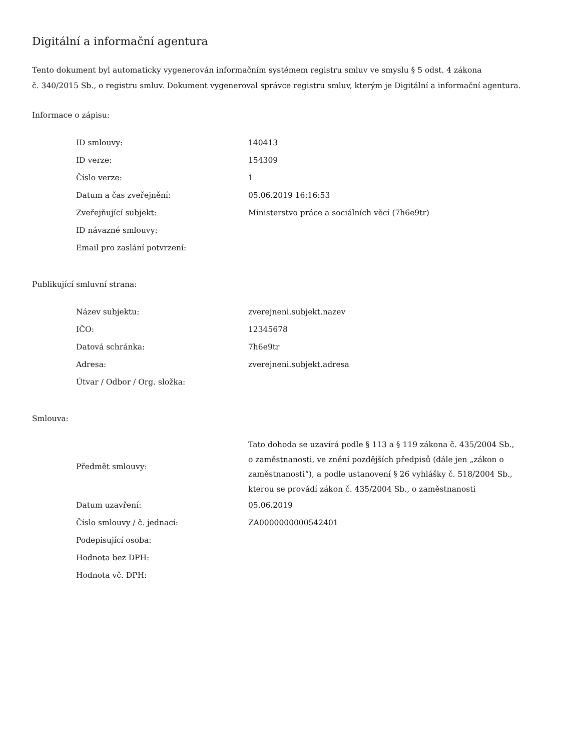Digitální a informační agentura
Tento dokument byl automaticky vygenerován informačním systémem registru smluv ve smyslu § 5 odst. 4 zákona
č. 340/2015 Sb., o registru smluv. Dokument vygeneroval správce registru smluv, kterým je Digitální a informační agentura.
Informace o zápisu:
| ID smlouvy: | 140413 |
| ID verze: | 154309 |
| Číslo verze: | 1 |
| Datum a čas zveřejnění: | 05.06.2019 16:16:53 |
| Zveřejňující subjekt: | Ministerstvo práce a sociálních věcí (7h6e9tr) |
| ID návazné smlouvy: | |
| Email pro zaslání potvrzení: | |
Publikující smluvní strana:
| Název subjektu: | zverejneni.subjekt.nazev |
| IČO: | 12345678 |
| Datová schránka: | 7h6e9tr |
| Adresa: | zverejneni.subjekt.adresa |
| Útvar / Odbor / Org. složka: | |
Smlouva:
| Předmět smlouvy: | Tato dohoda se uzavírá podle § 113 a § 119 zákona č. 435/2004 Sb., o zaměstnanosti, ve znění pozdějších předpisů (dále jen „zákon o zaměstnanosti“), a podle ustanovení § 26 vyhlášky č. 518/2004 Sb., kterou se provádí zákon č. 435/2004 Sb., o zaměstnanosti |
| Datum uzavření: | 05.06.2019 |
| Číslo smlouvy / č. jednací: | ZA0000000000542401 |
| Podepisující osoba: | |
| Hodnota bez DPH: | |
| Hodnota vč. DPH: | |